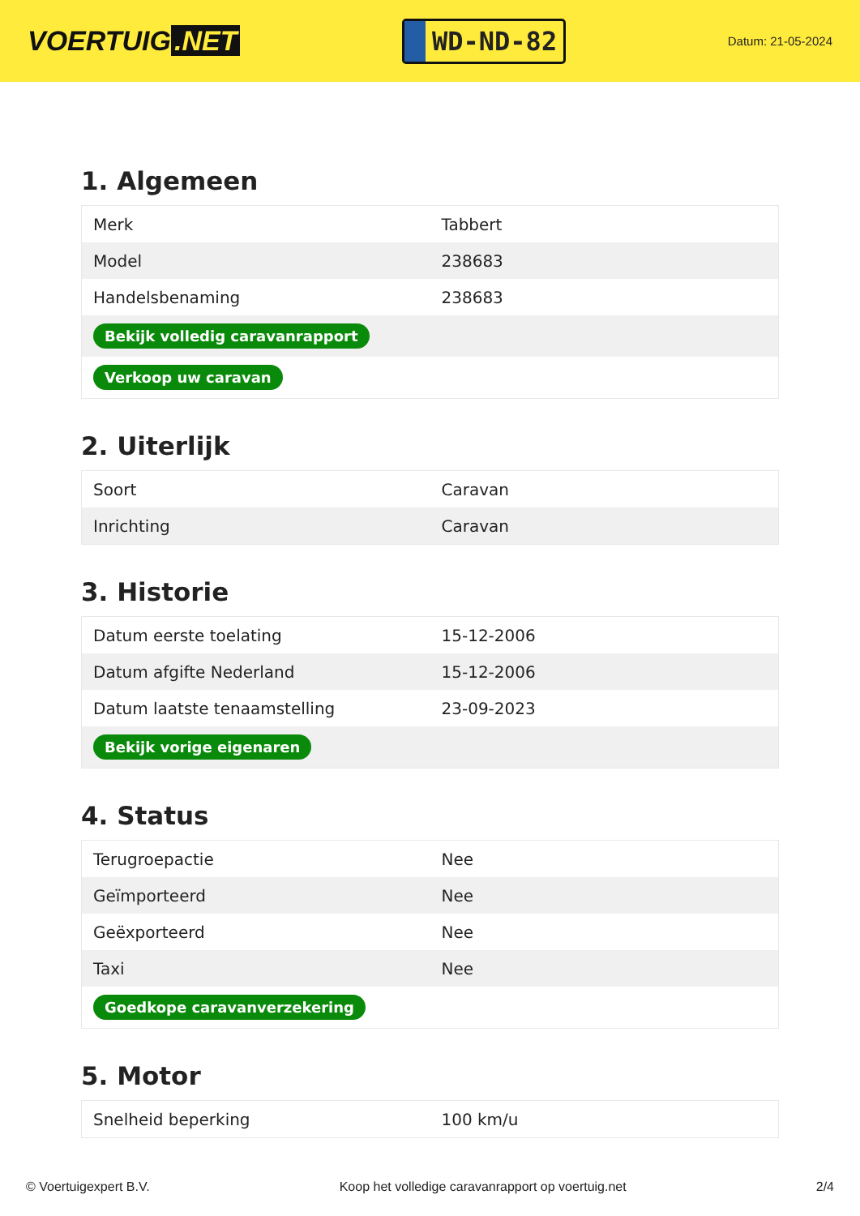VOERTUIG.NET
WD-ND-82
Datum: 21-05-2024
1. Algemeen
| Merk | Tabbert |
| Model | 238683 |
| Handelsbenaming | 238683 |
| Bekijk volledig caravanrapport | |
| Verkoop uw caravan | |
2. Uiterlijk
| Soort | Caravan |
| Inrichting | Caravan |
3. Historie
| Datum eerste toelating | 15-12-2006 |
| Datum afgifte Nederland | 15-12-2006 |
| Datum laatste tenaamstelling | 23-09-2023 |
| Bekijk vorige eigenaren | |
4. Status
| Terugroepactie | Nee |
| Geïmporteerd | Nee |
| Geëxporteerd | Nee |
| Taxi | Nee |
| Goedkope caravanverzekering | |
5. Motor
| Snelheid beperking | 100 km/u |
© Voertuigexpert B.V. Koop het volledige caravanrapport op voertuig.net 2/4